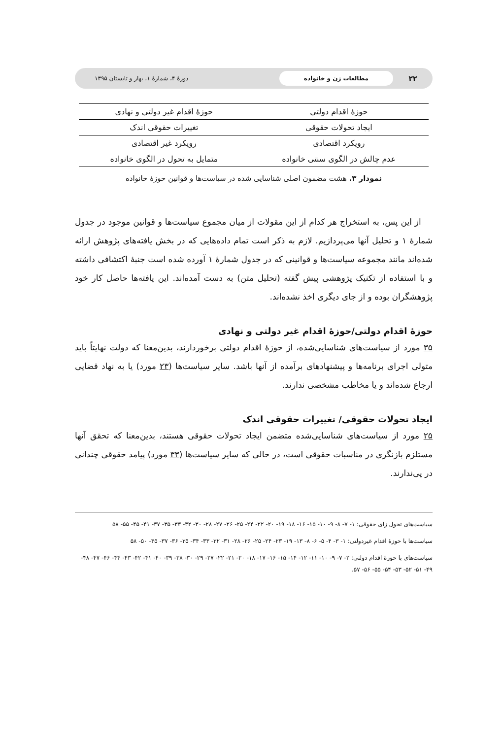۲۲ مطالعات زن و خانواده دورهٔ ۴، شمارهٔ ۱، بهار و تابستان ۱۳۹۵
| حوزهٔ اقدام دولتی | حوزهٔ اقدام غیر دولتی و نهادی |
| ایجاد تحولات حقوقی | تغییرات حقوقی اندک |
| رویکرد اقتصادی | رویکرد غیر اقتصادی |
| عدم چالش در الگوی سنتی خانواده | متمایل به تحول در الگوی خانواده |
نمودار ۳. هشت مضمون اصلی شناسایی شده در سیاست‌ها و قوانین حوزهٔ خانواده
از این پس، به استخراج هر کدام از این مقولات از میان مجموع سیاست‌ها و قوانین موجود در جدول شمارهٔ ۱ و تحلیل آنها می‌پردازیم. لازم به ذکر است تمام داده‌هایی که در بخش یافته‌های پژوهش ارائه شده‌اند مانند مجموعه سیاست‌ها و قوانینی که در جدول شمارهٔ ۱ آورده شده است جنبهٔ اکتشافی داشته و با استفاده از تکنیک پژوهشی پیش گفته (تحلیل متن) به دست آمده‌اند. این یافته‌ها حاصل کار خود پژوهشگران بوده و از جای دیگری اخذ نشده‌اند.
حوزهٔ اقدام دولتی/حوزهٔ اقدام غیر دولتی و نهادی
۳۵ مورد از سیاست‌های شناسایی‌شده، از حوزهٔ اقدام دولتی برخوردارند، بدین‌معنا که دولت نهایتاً باید متولی اجرای برنامه‌ها و پیشنهادهای برآمده از آنها باشد. سایر سیاست‌ها (۲۳ مورد) یا به نهاد قضایی ارجاع شده‌اند و یا مخاطب مشخصی ندارند.
ایجاد تحولات حقوقی/ تغییرات حقوقی اندک
۲۵ مورد از سیاست‌های شناسایی‌شده متضمن ایجاد تحولات حقوقی هستند، بدین‌معنا که تحقق آنها مستلزم بازنگری در مناسبات حقوقی است، در حالی که سایر سیاست‌ها (۳۳ مورد) پیامد حقوقی چندانی در پی‌ندارند.
سیاست‌های تحول زای حقوقی: ۱- ۷- ۸- ۹- ۱۰- ۱۵- ۱۶- ۱۸- ۱۹- ۲۰- ۲۲- ۲۴- ۲۵- ۲۶- ۲۷- ۲۸- ۳۰- ۳۲- ۳۳- ۳۵- ۳۷- ۴۱- ۴۵- ۵۵- ۵۸
سیاست‌ها با حوزهٔ اقدام غیردولتی: ۱- ۳- ۴- ۵- ۶- ۸- ۱۳- ۱۹- ۲۳- ۲۴- ۲۵- ۲۶- ۲۸- ۳۱- ۳۲- ۳۳- ۳۴- ۳۵- ۳۶- ۳۷- ۴۵- ۵۰- ۵۸
سیاست‌های با حوزهٔ اقدام دولتی: ۲- ۷- ۹- ۱۰- ۱۱- ۱۲- ۱۴- ۱۵- ۱۶- ۱۷- ۱۸- ۲۰- ۲۱- ۲۲- ۲۷- ۲۹- ۳۰- ۳۸- ۳۹- ۴۰- ۴۱- ۴۲- ۴۳- ۴۴- ۴۶- ۴۷- ۴۸- ۴۹- ۵۱- ۵۲- ۵۳- ۵۴- ۵۵- ۵۶- ۵۷.